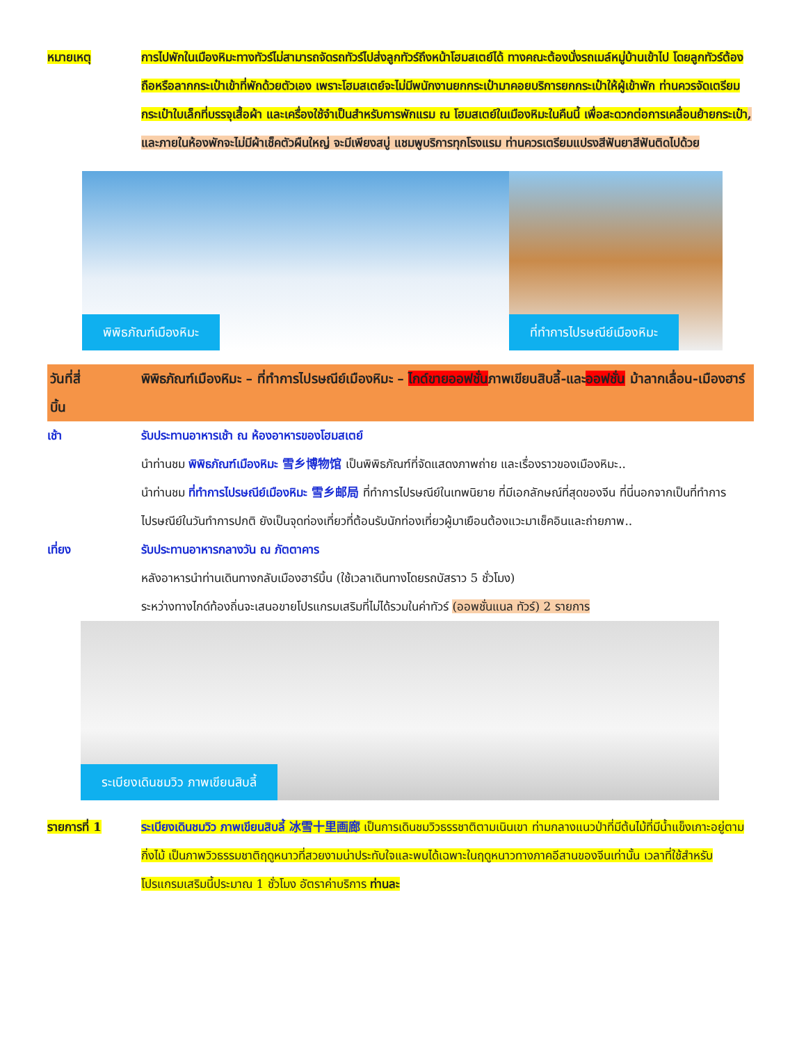หมายเหตุ การไปพักในเมืองหิมะทางทัวร์ไม่สามารถจัดรถทัวร์ไปส่งลูกทัวร์ถึงหน้าโฮมสเตย์ได้ ทางคณะต้องนั่งรถเมล์หมู่บ้านเข้าไป โดยลูกทัวร์ต้องถือหรือลากกระเป๋าเข้าที่พักด้วยตัวเอง เพราะโฮมสเตย์จะไม่มีพนักงานยกกระเป๋ามาคอยบริการยกกระเป๋าให้ผู้เข้าพัก ท่านควรจัดเตรียมกระเป๋าใบเล็กที่บรรจุเสื้อผ้า และเครื่องใช้จำเป็นสำหรับการพักแรม ณ โฮมสเตย์ในเมืองหิมะในคืนนี้ เพื่อสะดวกต่อการเคลื่อนย้ายกระเป๋า, และภายในห้องพักจะไม่มีผ้าเช็คตัวผืนใหญ่ จะมีเพียงสบู่ แชมพูบริการทุกโรงแรม ท่านควรเตรียมแปรงสีฟันยาสีฟันติดไปด้วย
พิพิธภัณฑ์เมืองหิมะ
ที่ทำการไปรษณีย์เมืองหิมะ
วันที่สี่ พิพิธภัณฑ์เมืองหิมะ – ที่ทำการไปรษณีย์เมืองหิมะ – ไกด์ขายออฟชั่นภาพเขียนสิบลี้-และออฟชั่น ม้าลากเลื่อน-เมืองฮาร์บิ้น
เช้า รับประทานอาหารเช้า ณ ห้องอาหารของโฮมสเตย์
นำท่านชม พิพิธภัณฑ์เมืองหิมะ 雪乡博物馆 เป็นพิพิธภัณฑ์ที่จัดแสดงภาพถ่าย และเรื่องราวของเมืองหิมะ..
นำท่านชม ที่ทำการไปรษณีย์เมืองหิมะ 雪乡邮局 ที่ทำการไปรษณีย์ในเทพนิยาย ที่มีเอกลักษณ์ที่สุดของจีน ที่นี่นอกจากเป็นที่ทำการไปรษณีย์ในวันทำการปกติ ยังเป็นจุดท่องเที่ยวที่ต้อนรับนักท่องเที่ยวผู้มาเยือนต้องแวะมาเช็คอินและถ่ายภาพ..
เที่ยง รับประทานอาหารกลางวัน ณ ภัตตาคาร
หลังอาหารนำท่านเดินทางกลับเมืองฮาร์บิ้น (ใช้เวลาเดินทางโดยรถบัสราว 5 ชั่วโมง)
ระหว่างทางไกด์ท้องถิ่นจะเสนอขายโปรแกรมเสริมที่ไม่ได้รวมในค่าทัวร์ (ออพชั่นแนล ทัวร์) 2 รายการ
ระเบียงเดินชมวิว ภาพเขียนสิบลี้
รายการที่ 1 ระเบียงเดินชมวิว ภาพเขียนสิบลี้ 冰雪十里画廊 เป็นการเดินชมวิวธรรชาติตามเนินเขา ท่ามกลางแนวป่าที่มีต้นไม้ที่มีน้ำแข็งเกาะอยู่ตามกิ่งไม้ เป็นภาพวิวธรรมชาติฤดูหนาวที่สวยงามน่าประทับใจและพบได้เฉพาะในฤดูหนาวทางภาคอีสานของจีนเท่านั้น เวลาที่ใช้สำหรับโปรแกรมเสริมนี้ประมาณ 1 ชั่วโมง อัตราค่าบริการ ท่านละ